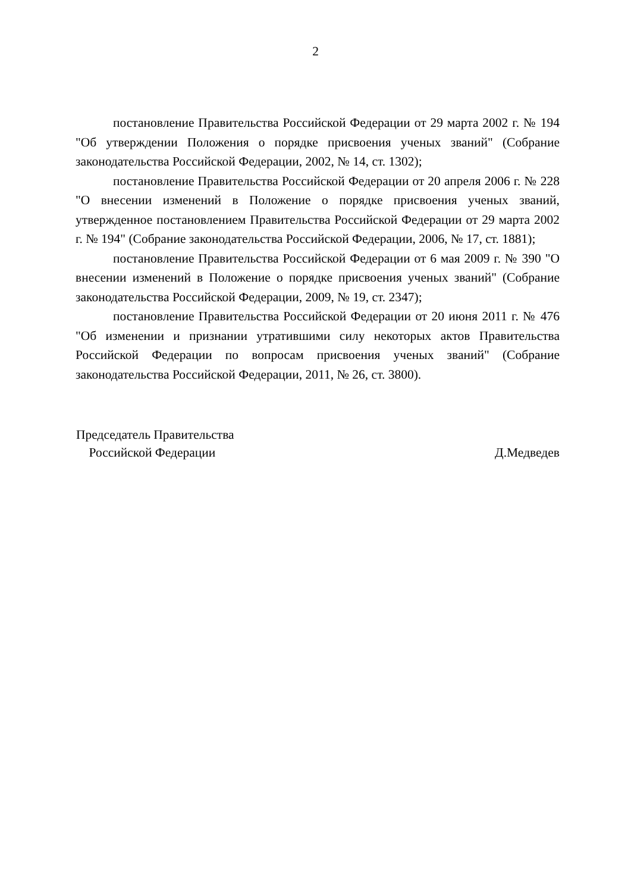2
постановление Правительства Российской Федерации от 29 марта 2002 г. № 194 "Об утверждении Положения о порядке присвоения ученых званий" (Собрание законодательства Российской Федерации, 2002, № 14, ст. 1302);
постановление Правительства Российской Федерации от 20 апреля 2006 г. № 228 "О внесении изменений в Положение о порядке присвоения ученых званий, утвержденное постановлением Правительства Российской Федерации от 29 марта 2002 г. № 194" (Собрание законодательства Российской Федерации, 2006, № 17, ст. 1881);
постановление Правительства Российской Федерации от 6 мая 2009 г. № 390 "О внесении изменений в Положение о порядке присвоения ученых званий" (Собрание законодательства Российской Федерации, 2009, № 19, ст. 2347);
постановление Правительства Российской Федерации от 20 июня 2011 г. № 476 "Об изменении и признании утратившими силу некоторых актов Правительства Российской Федерации по вопросам присвоения ученых званий" (Собрание законодательства Российской Федерации, 2011, № 26, ст. 3800).
Председатель Правительства
Российской Федерации
Д.Медведев